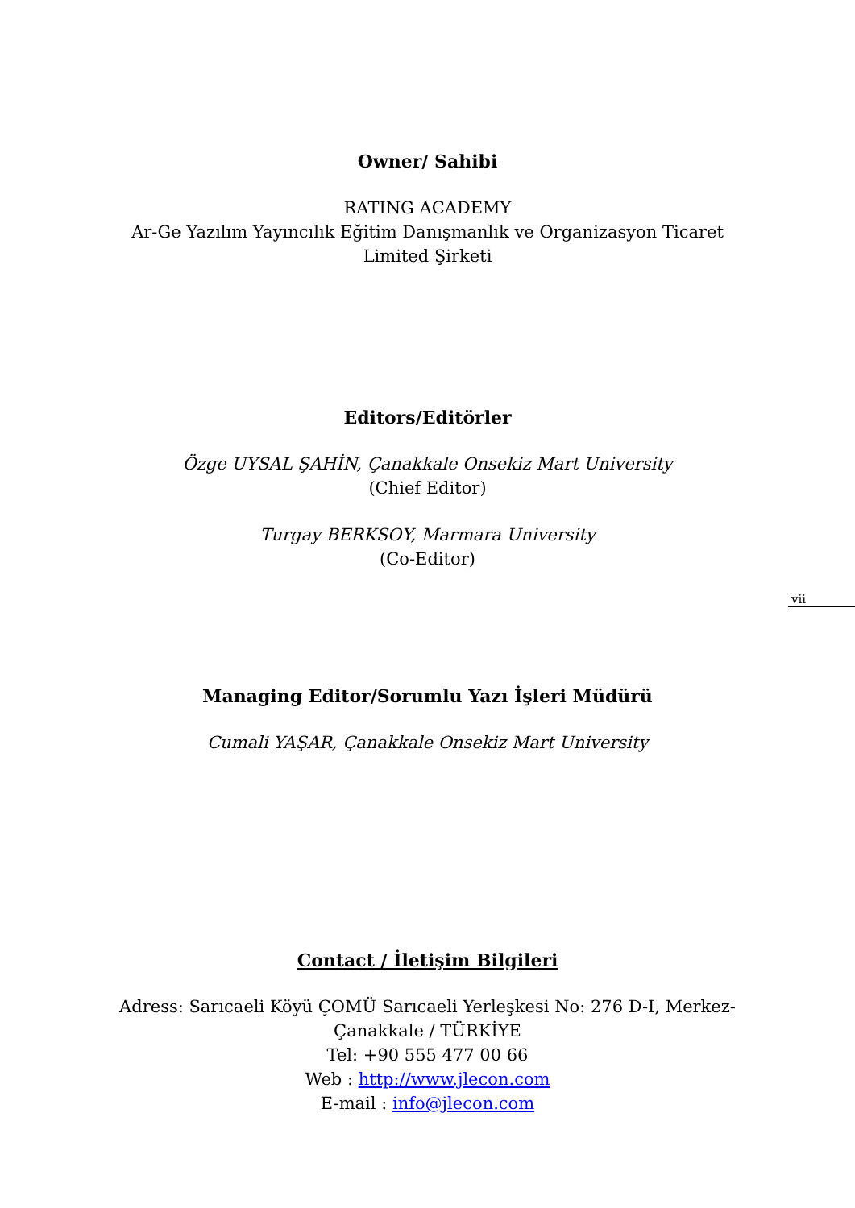Owner/ Sahibi
RATING ACADEMY
Ar-Ge Yazılım Yayıncılık Eğitim Danışmanlık ve Organizasyon Ticaret Limited Şirketi
Editors/Editörler
Özge UYSAL ŞAHİN, Çanakkale Onsekiz Mart University
(Chief Editor)
Turgay BERKSOY, Marmara University
(Co-Editor)
Managing Editor/Sorumlu Yazı İşleri Müdürü
Cumali YAŞAR, Çanakkale Onsekiz Mart University
Contact / İletişim Bilgileri
Adress: Sarıcaeli Köyü ÇOMÜ Sarıcaeli Yerleşkesi No: 276 D-I, Merkez-Çanakkale / TÜRKİYE
Tel: +90 555 477 00 66
Web : http://www.jlecon.com
E-mail : info@jlecon.com
vii